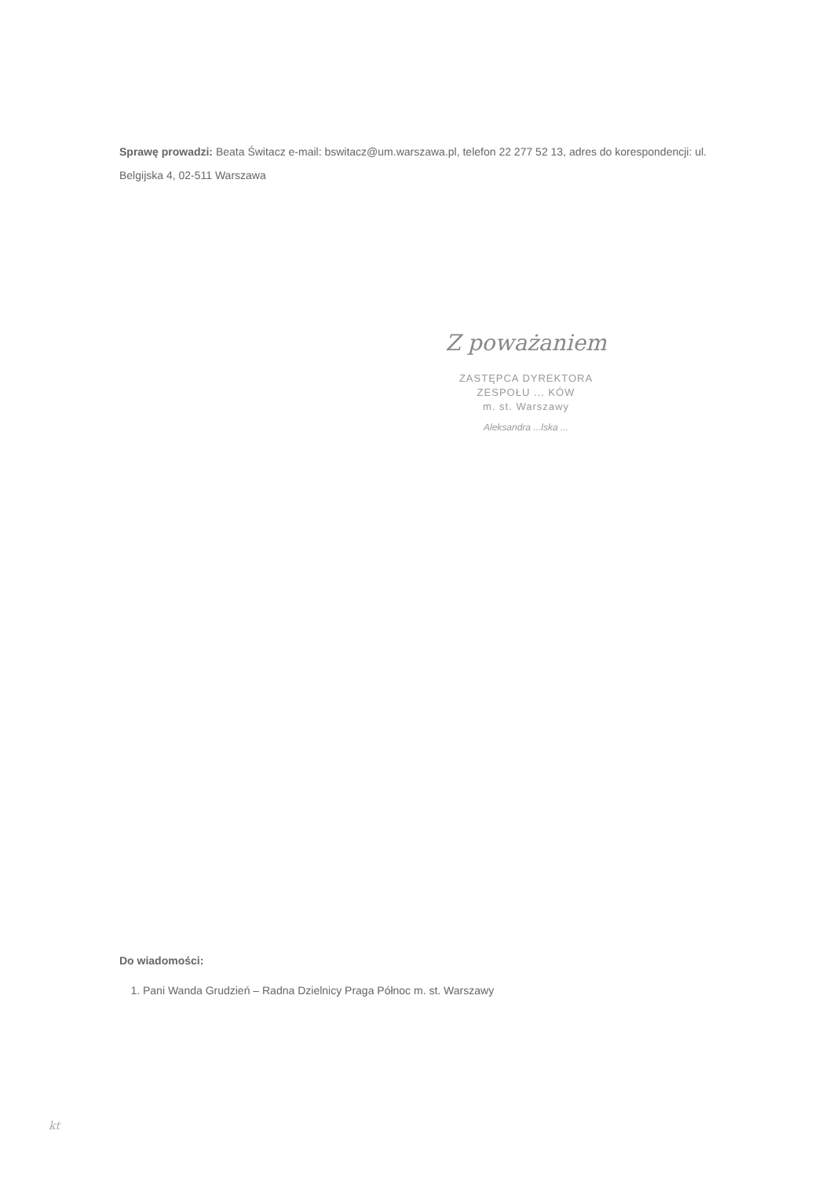Sprawę prowadzi: Beata Świtacz e-mail: bswitacz@um.warszawa.pl, telefon 22 277 52 13, adres do korespondencji: ul. Belgijska 4, 02-511 Warszawa
Z poważaniem
ZASTĘPCA DYREKTORA
ZESPOŁU ... KÓW
m. st. Warszawy
Aleksandra ...lska ...
Do wiadomości:
1. Pani Wanda Grudzień – Radna Dzielnicy Praga Północ m. st. Warszawy
kt